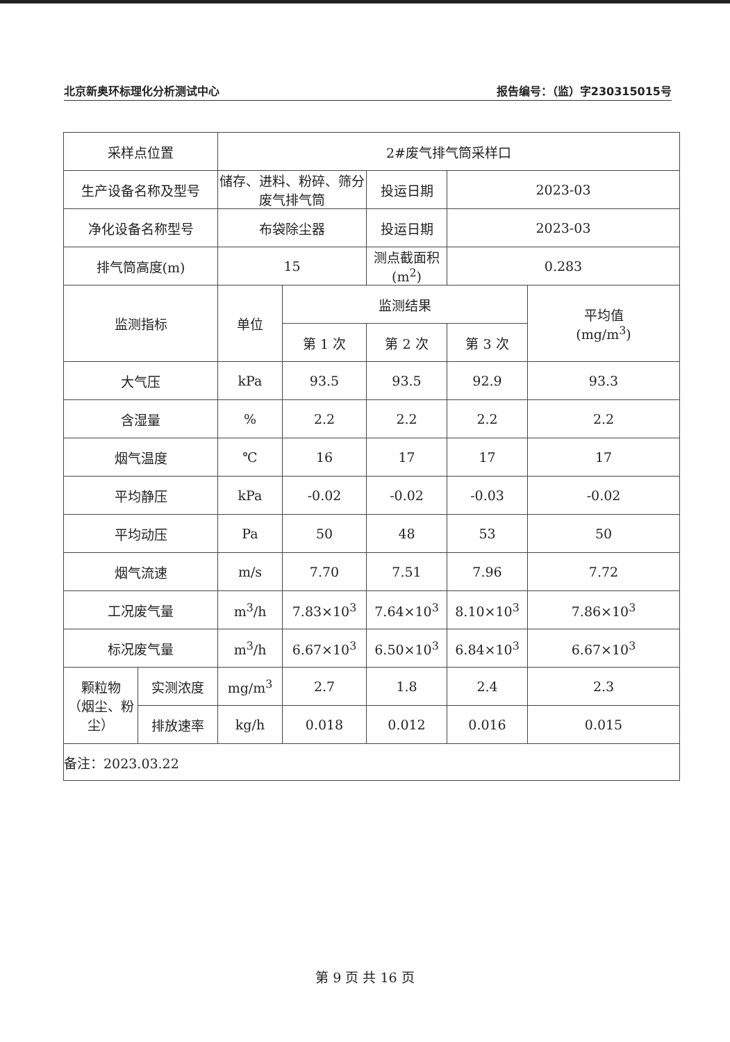北京新奥环标理化分析测试中心 报告编号：（监）字230315015号
| 采样点位置 | | 2#废气排气筒采样口 | | | | |
| 生产设备名称及型号 | | 储存、进料、粉碎、筛分 废气排气筒 | | 投运日期 | 2023-03 | |
| 净化设备名称型号 | | 布袋除尘器 | | 投运日期 | 2023-03 | |
| 排气筒高度(m) | | 15 | | 测点截面积(m<sup>2</sup>) | 0.283 | |
| 监测指标 | | 单位 | 监测结果 | | | 平均值 (mg/m<sup>3</sup>) |
| | | | 第 1 次 | 第 2 次 | 第 3 次 | |
| 大气压 | | kPa | 93.5 | 93.5 | 92.9 | 93.3 |
| 含湿量 | | % | 2.2 | 2.2 | 2.2 | 2.2 |
| 烟气温度 | | ℃ | 16 | 17 | 17 | 17 |
| 平均静压 | | kPa | -0.02 | -0.02 | -0.03 | -0.02 |
| 平均动压 | | Pa | 50 | 48 | 53 | 50 |
| 烟气流速 | | m/s | 7.70 | 7.51 | 7.96 | 7.72 |
| 工况废气量 | | m<sup>3</sup>/h | 7.83×10<sup>3</sup> | 7.64×10<sup>3</sup> | 8.10×10<sup>3</sup> | 7.86×10<sup>3</sup> |
| 标况废气量 | | m<sup>3</sup>/h | 6.67×10<sup>3</sup> | 6.50×10<sup>3</sup> | 6.84×10<sup>3</sup> | 6.67×10<sup>3</sup> |
| 颗粒物 （烟尘、粉 尘） | 实测浓度 | mg/m<sup>3</sup> | 2.7 | 1.8 | 2.4 | 2.3 |
| | 排放速率 | kg/h | 0.018 | 0.012 | 0.016 | 0.015 |
| 备注：2023.03.22 | | | | | | |
第 9 页 共 16 页